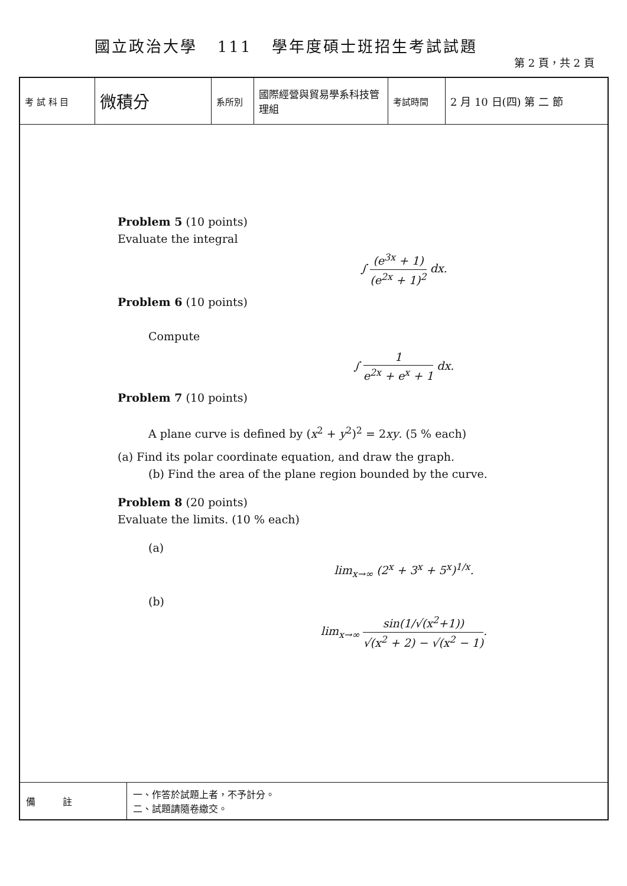國立政治大學 111 學年度碩士班招生考試試題
第 2 頁，共 2 頁
| 考 試 科 目 | 微積分 | 系所別 | 國際經營與貿易學系科技管理組 | 考試時間 | 2 月 10 日(四) 第 二 節 |
Problem 5 (10 points)
Evaluate the integral
∫ (e<sup>3x</sup> + 1) (e<sup>2x</sup> + 1)<sup>2</sup> dx.
Problem 6 (10 points)
Compute
∫ 1 e<sup>2x</sup> + e<sup>x</sup> + 1 dx.
Problem 7 (10 points)
A plane curve is defined by (x<sup>2</sup> + y<sup>2</sup>)<sup>2</sup> = 2xy. (5 % each)
(a) Find its polar coordinate equation, and draw the graph.
(b) Find the area of the plane region bounded by the curve.
Problem 8 (20 points)
Evaluate the limits. (10 % each)
(a)
lim<sub>x→∞</sub> (2<sup>x</sup> + 3<sup>x</sup> + 5<sup>x</sup>)<sup>1/x</sup>.
(b)
lim<sub>x→∞</sub> sin(1/√(x<sup>2</sup>+1)) √(x<sup>2</sup> + 2) − √(x<sup>2</sup> − 1).
| 備 註 | 一、作答於試題上者，不予計分。 二、試題請隨卷繳交。 |